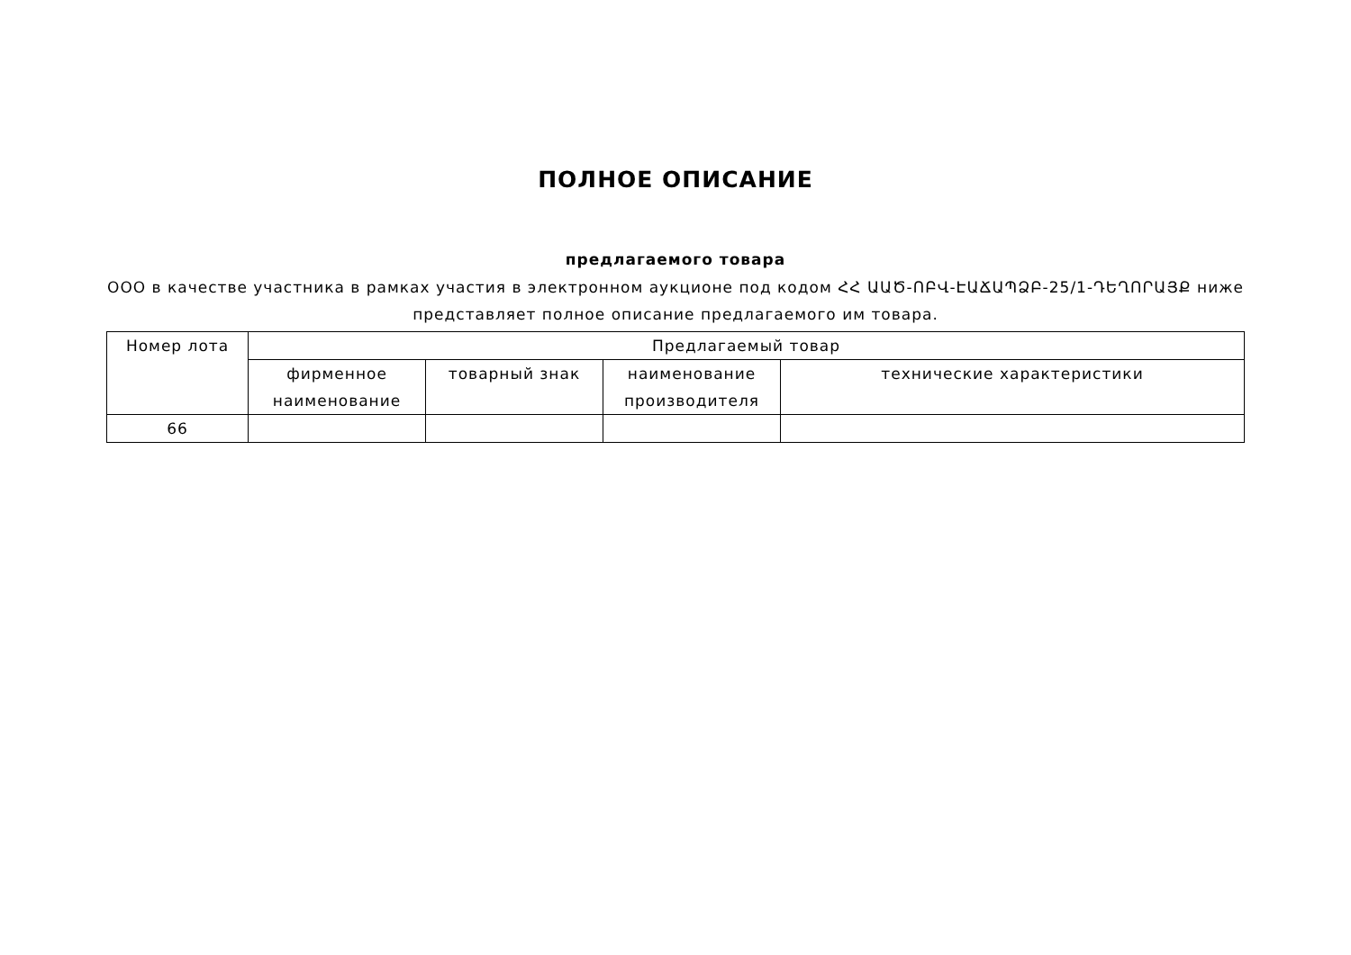ПОЛНОЕ ОПИСАНИЕ
предлагаемого товара
ООО в качестве участника в рамках участия в электронном аукционе под кодом ՀՀ ԱԱԾ-ՈԲՎ-ԷԱՃԱՊՁԲ-25/1-ԴԵՂՈՐԱՅՔ ниже представляет полное описание предлагаемого им товара.
| Номер лота | Предлагаемый товар | | | |
| --- | --- | --- | --- | --- |
| | фирменное наименование | товарный знак | наименование производителя | технические характеристики |
| 66 | | | | |